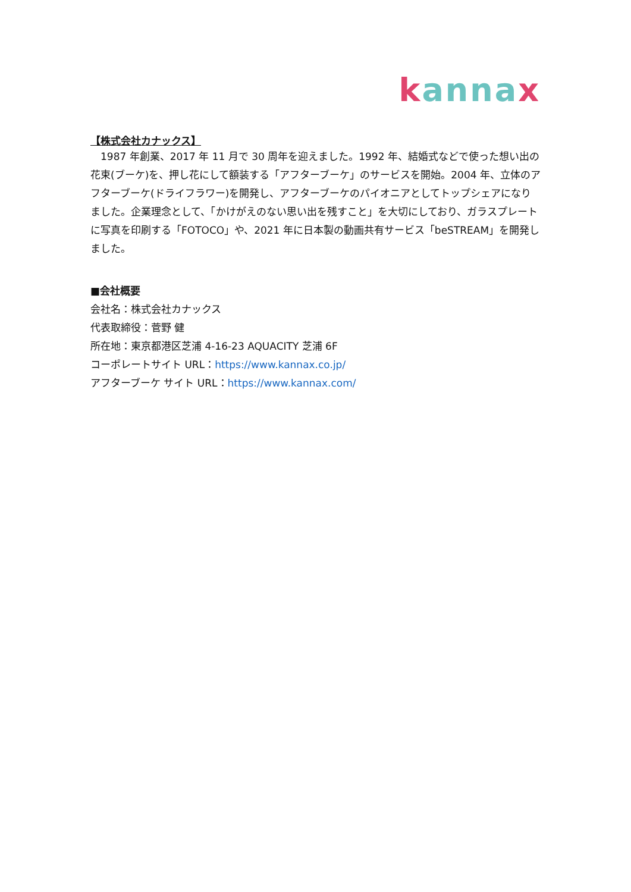kannax
【株式会社カナックス】
　1987 年創業、2017 年 11 月で 30 周年を迎えました。1992 年、結婚式などで使った想い出の花束(ブーケ)を、押し花にして額装する「アフターブーケ」のサービスを開始。2004 年、立体のアフターブーケ(ドライフラワー)を開発し、アフターブーケのパイオニアとしてトップシェアになりました。企業理念として、「かけがえのない思い出を残すこと」を大切にしており、ガラスプレートに写真を印刷する「FOTOCO」や、2021 年に日本製の動画共有サービス「beSTREAM」を開発しました。
■会社概要
会社名：株式会社カナックス
代表取締役：菅野 健
所在地：東京都港区芝浦 4-16-23 AQUACITY 芝浦 6F
コーポレートサイト URL：https://www.kannax.co.jp/
アフターブーケ サイト URL：https://www.kannax.com/